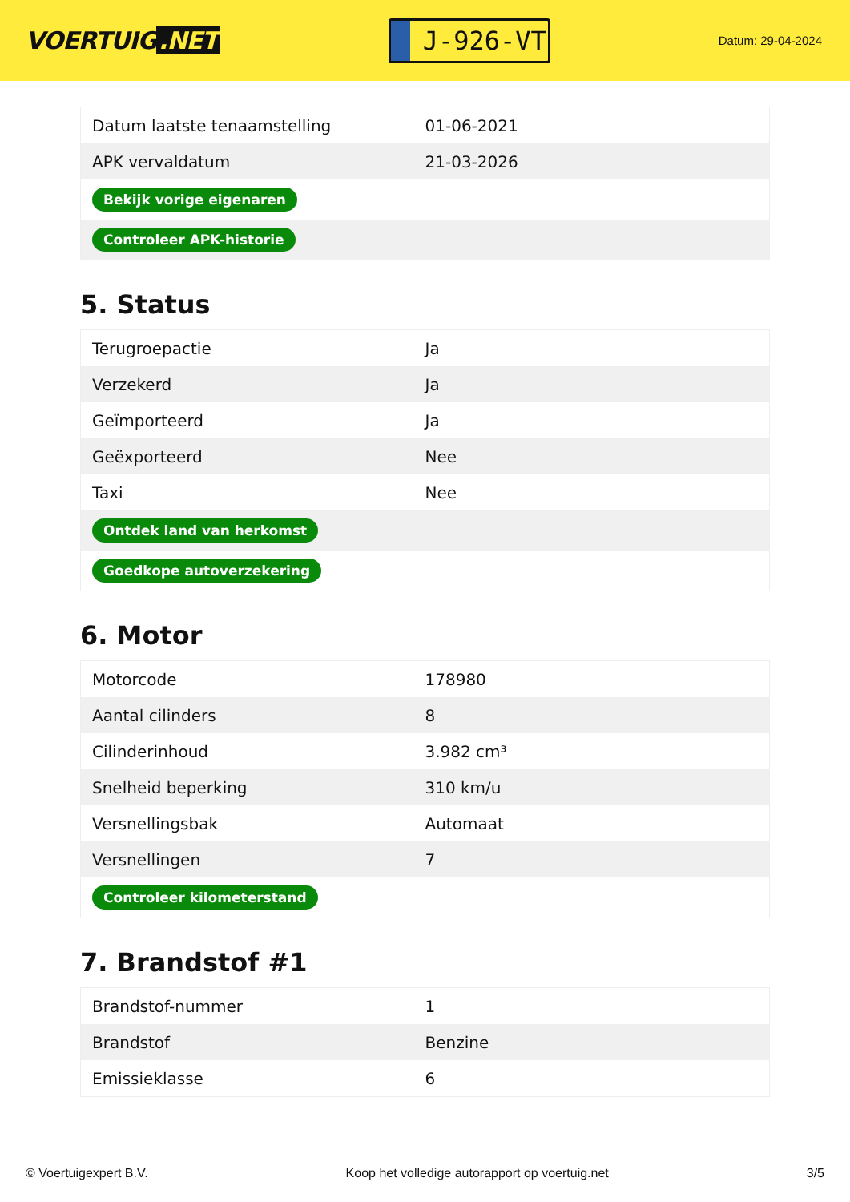VOERTUIG.NET
J-926-VT
Datum: 29-04-2024
| Datum laatste tenaamstelling | 01-06-2021 |
| APK vervaldatum | 21-03-2026 |
| Bekijk vorige eigenaren | |
| Controleer APK-historie | |
5. Status
| Terugroepactie | Ja |
| Verzekerd | Ja |
| Geïmporteerd | Ja |
| Geëxporteerd | Nee |
| Taxi | Nee |
| Ontdek land van herkomst | |
| Goedkope autoverzekering | |
6. Motor
| Motorcode | 178980 |
| Aantal cilinders | 8 |
| Cilinderinhoud | 3.982 cm³ |
| Snelheid beperking | 310 km/u |
| Versnellingsbak | Automaat |
| Versnellingen | 7 |
| Controleer kilometerstand | |
7. Brandstof #1
| Brandstof-nummer | 1 |
| Brandstof | Benzine |
| Emissieklasse | 6 |
© Voertuigexpert B.V. Koop het volledige autorapport op voertuig.net 3/5